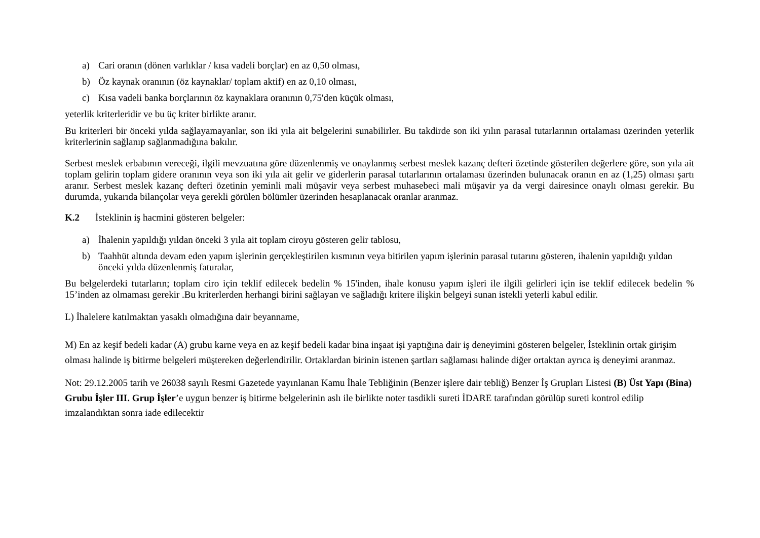a) Cari oranın (dönen varlıklar / kısa vadeli borçlar) en az 0,50 olması,
b) Öz kaynak oranının (öz kaynaklar/ toplam aktif) en az 0,10 olması,
c) Kısa vadeli banka borçlarının öz kaynaklara oranının 0,75'den küçük olması,
yeterlik kriterleridir ve bu üç kriter birlikte aranır.
Bu kriterleri bir önceki yılda sağlayamayanlar, son iki yıla ait belgelerini sunabilirler. Bu takdirde son iki yılın parasal tutarlarının ortalaması üzerinden yeterlik kriterlerinin sağlanıp sağlanmadığına bakılır.
Serbest meslek erbabının vereceği, ilgili mevzuatına göre düzenlenmiş ve onaylanmış serbest meslek kazanç defteri özetinde gösterilen değerlere göre, son yıla ait toplam gelirin toplam gidere oranının veya son iki yıla ait gelir ve giderlerin parasal tutarlarının ortalaması üzerinden bulunacak oranın en az (1,25) olması şartı aranır. Serbest meslek kazanç defteri özetinin yeminli mali müşavir veya serbest muhasebeci mali müşavir ya da vergi dairesince onaylı olması gerekir. Bu durumda, yukarıda bilançolar veya gerekli görülen bölümler üzerinden hesaplanacak oranlar aranmaz.
K.2 İsteklinin iş hacmini gösteren belgeler:
a) İhalenin yapıldığı yıldan önceki 3 yıla ait toplam ciroyu gösteren gelir tablosu,
b) Taahhüt altında devam eden yapım işlerinin gerçekleştirilen kısmının veya bitirilen yapım işlerinin parasal tutarını gösteren, ihalenin yapıldığı yıldan önceki yılda düzenlenmiş faturalar,
Bu belgelerdeki tutarların; toplam ciro için teklif edilecek bedelin % 15'inden, ihale konusu yapım işleri ile ilgili gelirleri için ise teklif edilecek bedelin % 15’inden az olmaması gerekir .Bu kriterlerden herhangi birini sağlayan ve sağladığı kritere ilişkin belgeyi sunan istekli yeterli kabul edilir.
L) İhalelere katılmaktan yasaklı olmadığına dair beyanname,
M) En az keşif bedeli kadar (A) grubu karne veya en az keşif bedeli kadar bina inşaat işi yaptığına dair iş deneyimini gösteren belgeler, İsteklinin ortak girişim olması halinde iş bitirme belgeleri müştereken değerlendirilir. Ortaklardan birinin istenen şartları sağlaması halinde diğer ortaktan ayrıca iş deneyimi aranmaz.
Not: 29.12.2005 tarih ve 26038 sayılı Resmi Gazetede yayınlanan Kamu İhale Tebliğinin (Benzer işlere dair tebliğ) Benzer İş Grupları Listesi (B) Üst Yapı (Bina) Grubu İşler III. Grup İşler’e uygun benzer iş bitirme belgelerinin aslı ile birlikte noter tasdikli sureti İDARE tarafından görülüp sureti kontrol edilip imzalandıktan sonra iade edilecektir